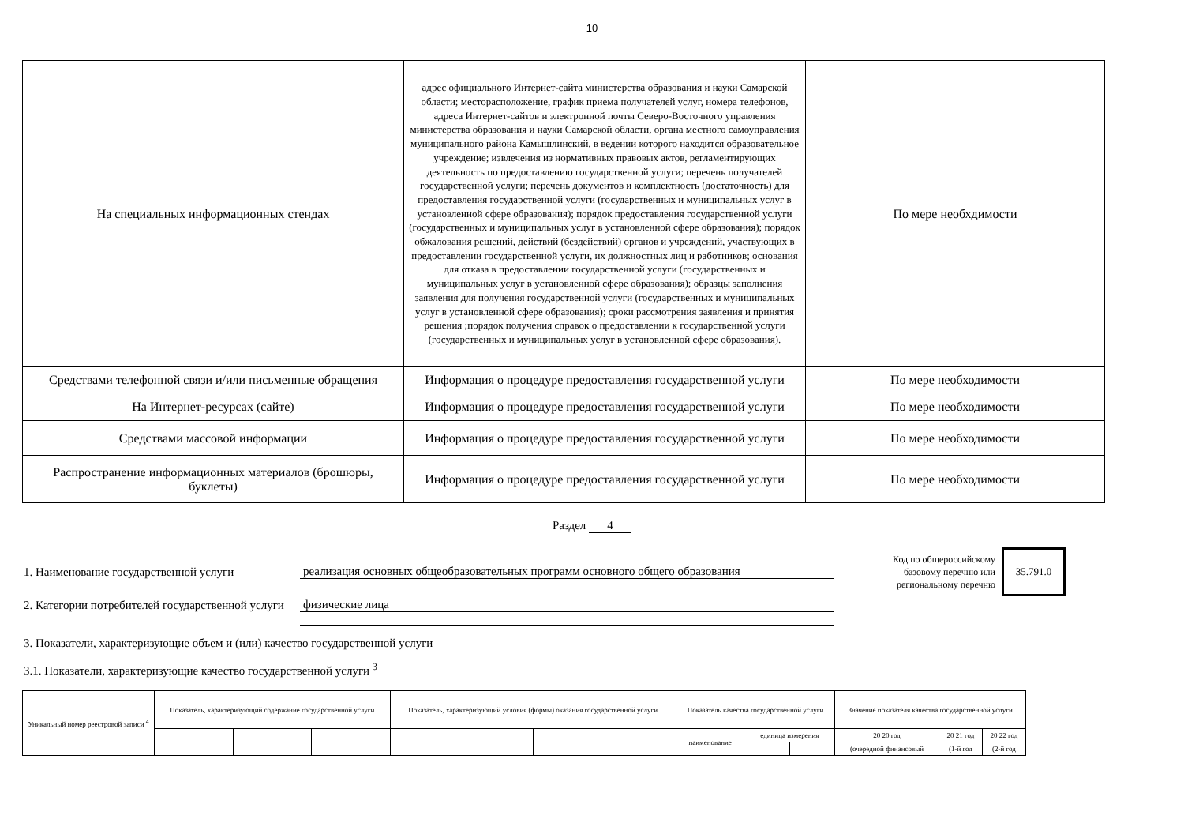10
| На специальных информационных стендах | адрес официального Интернет-сайта министерства образования и науки Самарской области; месторасположение, график приема получателей услуг, номера телефонов, адреса Интернет-сайтов и электронной почты Северо-Восточного управления министерства образования и науки Самарской области, органа местного самоуправления муниципального района Камышлинский, в ведении которого находится образовательное учреждение; извлечения из нормативных правовых актов, регламентирующих деятельность по предоставлению государственной услуги; перечень получателей государственной услуги; перечень документов и комплектность (достаточность) для предоставления государственной услуги (государственных и муниципальных услуг в установленной сфере образования); порядок предоставления государственной услуги (государственных и муниципальных услуг в установленной сфере образования); порядок обжалования решений, действий (бездействий) органов и учреждений, участвующих в предоставлении государственной услуги, их должностных лиц и работников; основания для отказа в предоставлении государственной услуги (государственных и муниципальных услуг в установленной сфере образования); образцы заполнения заявления для получения государственной услуги (государственных и муниципальных услуг в установленной сфере образования); сроки рассмотрения заявления и принятия решения ;порядок получения справок о предоставлении к государственной услуги (государственных и муниципальных услуг в установленной сфере образования). | По мере необхдимости |
| Средствами телефонной связи и/или письменные обращения | Информация о процедуре предоставления государственной услуги | По мере необходимости |
| На Интернет-ресурсах (сайте) | Информация о процедуре предоставления государственной услуги | По мере необходимости |
| Средствами массовой информации | Информация о процедуре предоставления государственной услуги | По мере необходимости |
| Распространение информационных материалов (брошюры, буклеты) | Информация о процедуре предоставления государственной услуги | По мере необходимости |
Раздел 4
1. Наименование государственной услуги
реализация основных общеобразовательных программ основного общего образования
Код по общероссийскому базовому перечню или региональному перечню
35.791.0
2. Категории потребителей государственной услуги
физические лица
3. Показатели, характеризующие объем и (или) качество государственной услуги
3.1. Показатели, характеризующие качество государственной услуги <sup>3</sup>
| Уникальный номер реестровой записи <sup>4</sup> | Показатель, характеризующий содержание государственной услуги | | | Показатель, характеризующий условия (формы) оказания государственной услуги | | Показатель качества государственной услуги | | | Значение показателя качества государственной услуги | | |
| | | | | | | наименование | единица измерения | | 20 20 год | 20 21 год | 20 22 год |
| | | | | | | | | | (очередной финансовый | (1-й год | (2-й год |